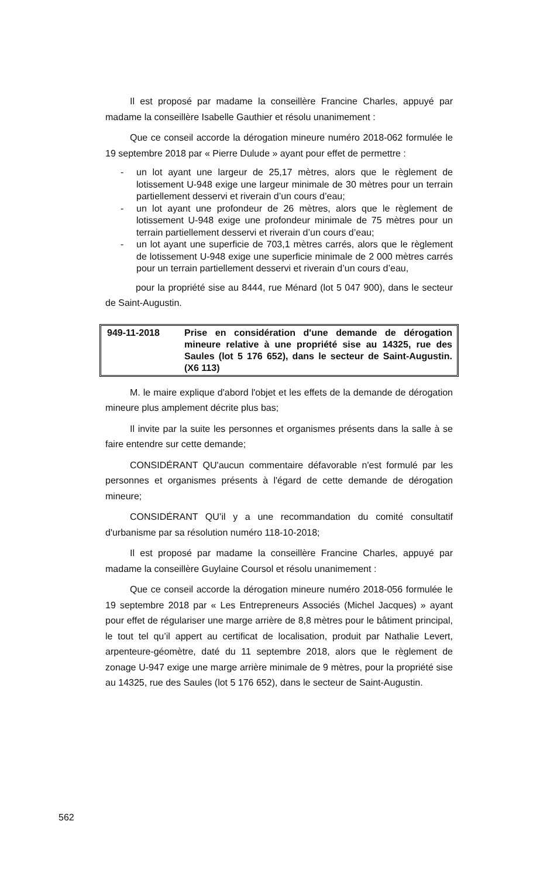Il est proposé par madame la conseillère Francine Charles, appuyé par madame la conseillère Isabelle Gauthier et résolu unanimement :
Que ce conseil accorde la dérogation mineure numéro 2018-062 formulée le 19 septembre 2018 par « Pierre Dulude » ayant pour effet de permettre :
- un lot ayant une largeur de 25,17 mètres, alors que le règlement de lotissement U-948 exige une largeur minimale de 30 mètres pour un terrain partiellement desservi et riverain d’un cours d’eau;
- un lot ayant une profondeur de 26 mètres, alors que le règlement de lotissement U-948 exige une profondeur minimale de 75 mètres pour un terrain partiellement desservi et riverain d’un cours d’eau;
- un lot ayant une superficie de 703,1 mètres carrés, alors que le règlement de lotissement U-948 exige une superficie minimale de 2 000 mètres carrés pour un terrain partiellement desservi et riverain d’un cours d’eau,
pour la propriété sise au 8444, rue Ménard (lot 5 047 900), dans le secteur de Saint-Augustin.
949-11-2018 Prise en considération d'une demande de dérogation mineure relative à une propriété sise au 14325, rue des Saules (lot 5 176 652), dans le secteur de Saint-Augustin. (X6 113)
M. le maire explique d'abord l'objet et les effets de la demande de dérogation mineure plus amplement décrite plus bas;
Il invite par la suite les personnes et organismes présents dans la salle à se faire entendre sur cette demande;
CONSIDÉRANT QU'aucun commentaire défavorable n'est formulé par les personnes et organismes présents à l'égard de cette demande de dérogation mineure;
CONSIDÉRANT QU’il y a une recommandation du comité consultatif d'urbanisme par sa résolution numéro 118-10-2018;
Il est proposé par madame la conseillère Francine Charles, appuyé par madame la conseillère Guylaine Coursol et résolu unanimement :
Que ce conseil accorde la dérogation mineure numéro 2018-056 formulée le 19 septembre 2018 par « Les Entrepreneurs Associés (Michel Jacques) » ayant pour effet de régulariser une marge arrière de 8,8 mètres pour le bâtiment principal, le tout tel qu’il appert au certificat de localisation, produit par Nathalie Levert, arpenteure-géomètre, daté du 11 septembre 2018, alors que le règlement de zonage U-947 exige une marge arrière minimale de 9 mètres, pour la propriété sise au 14325, rue des Saules (lot 5 176 652), dans le secteur de Saint-Augustin.
562